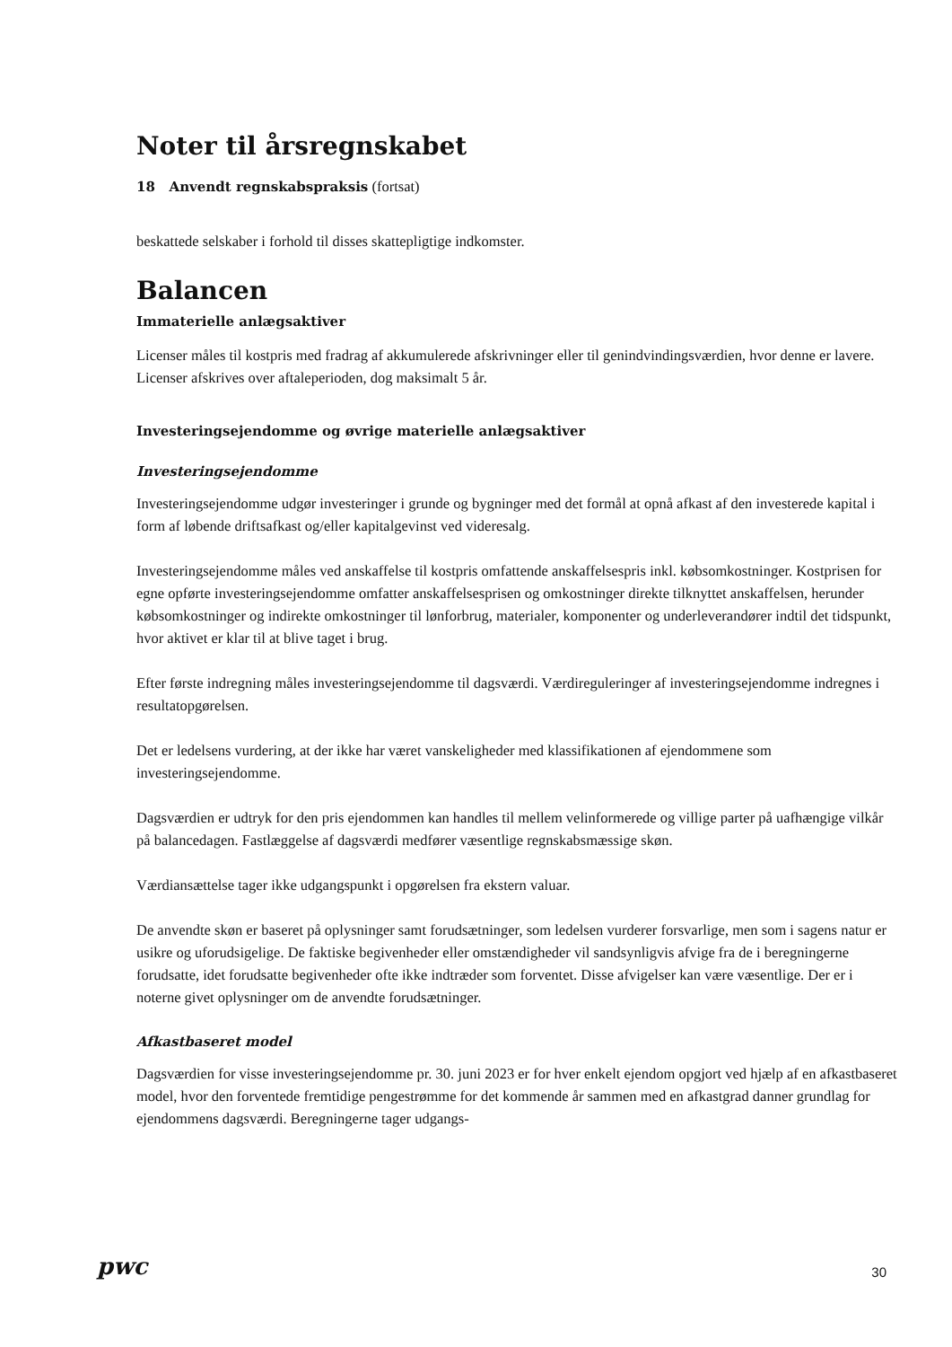Noter til årsregnskabet
18 Anvendt regnskabspraksis (fortsat)
beskattede selskaber i forhold til disses skattepligtige indkomster.
Balancen
Immaterielle anlægsaktiver
Licenser måles til kostpris med fradrag af akkumulerede afskrivninger eller til genindvindingsværdien, hvor denne er lavere. Licenser afskrives over aftaleperioden, dog maksimalt 5 år.
Investeringsejendomme og øvrige materielle anlægsaktiver
Investeringsejendomme
Investeringsejendomme udgør investeringer i grunde og bygninger med det formål at opnå afkast af den investerede kapital i form af løbende driftsafkast og/eller kapitalgevinst ved videresalg.
Investeringsejendomme måles ved anskaffelse til kostpris omfattende anskaffelsespris inkl. købsomkostninger. Kostprisen for egne opførte investeringsejendomme omfatter anskaffelsesprisen og omkostninger direkte tilknyttet anskaffelsen, herunder købsomkostninger og indirekte omkostninger til lønforbrug, materialer, komponenter og underleverandører indtil det tidspunkt, hvor aktivet er klar til at blive taget i brug.
Efter første indregning måles investeringsejendomme til dagsværdi. Værdireguleringer af investeringsejendomme indregnes i resultatopgørelsen.
Det er ledelsens vurdering, at der ikke har været vanskeligheder med klassifikationen af ejendommene som investeringsejendomme.
Dagsværdien er udtryk for den pris ejendommen kan handles til mellem velinformerede og villige parter på uafhængige vilkår på balancedagen. Fastlæggelse af dagsværdi medfører væsentlige regnskabsmæssige skøn.
Værdiansættelse tager ikke udgangspunkt i opgørelsen fra ekstern valuar.
De anvendte skøn er baseret på oplysninger samt forudsætninger, som ledelsen vurderer forsvarlige, men som i sagens natur er usikre og uforudsigelige. De faktiske begivenheder eller omstændigheder vil sandsynligvis afvige fra de i beregningerne forudsatte, idet forudsatte begivenheder ofte ikke indtræder som forventet. Disse afvigelser kan være væsentlige. Der er i noterne givet oplysninger om de anvendte forudsætninger.
Afkastbaseret model
Dagsværdien for visse investeringsejendomme pr. 30. juni 2023 er for hver enkelt ejendom opgjort ved hjælp af en afkastbaseret model, hvor den forventede fremtidige pengestrømme for det kommende år sammen med en afkastgrad danner grundlag for ejendommens dagsværdi. Beregningerne tager udgangs-
pwc
30